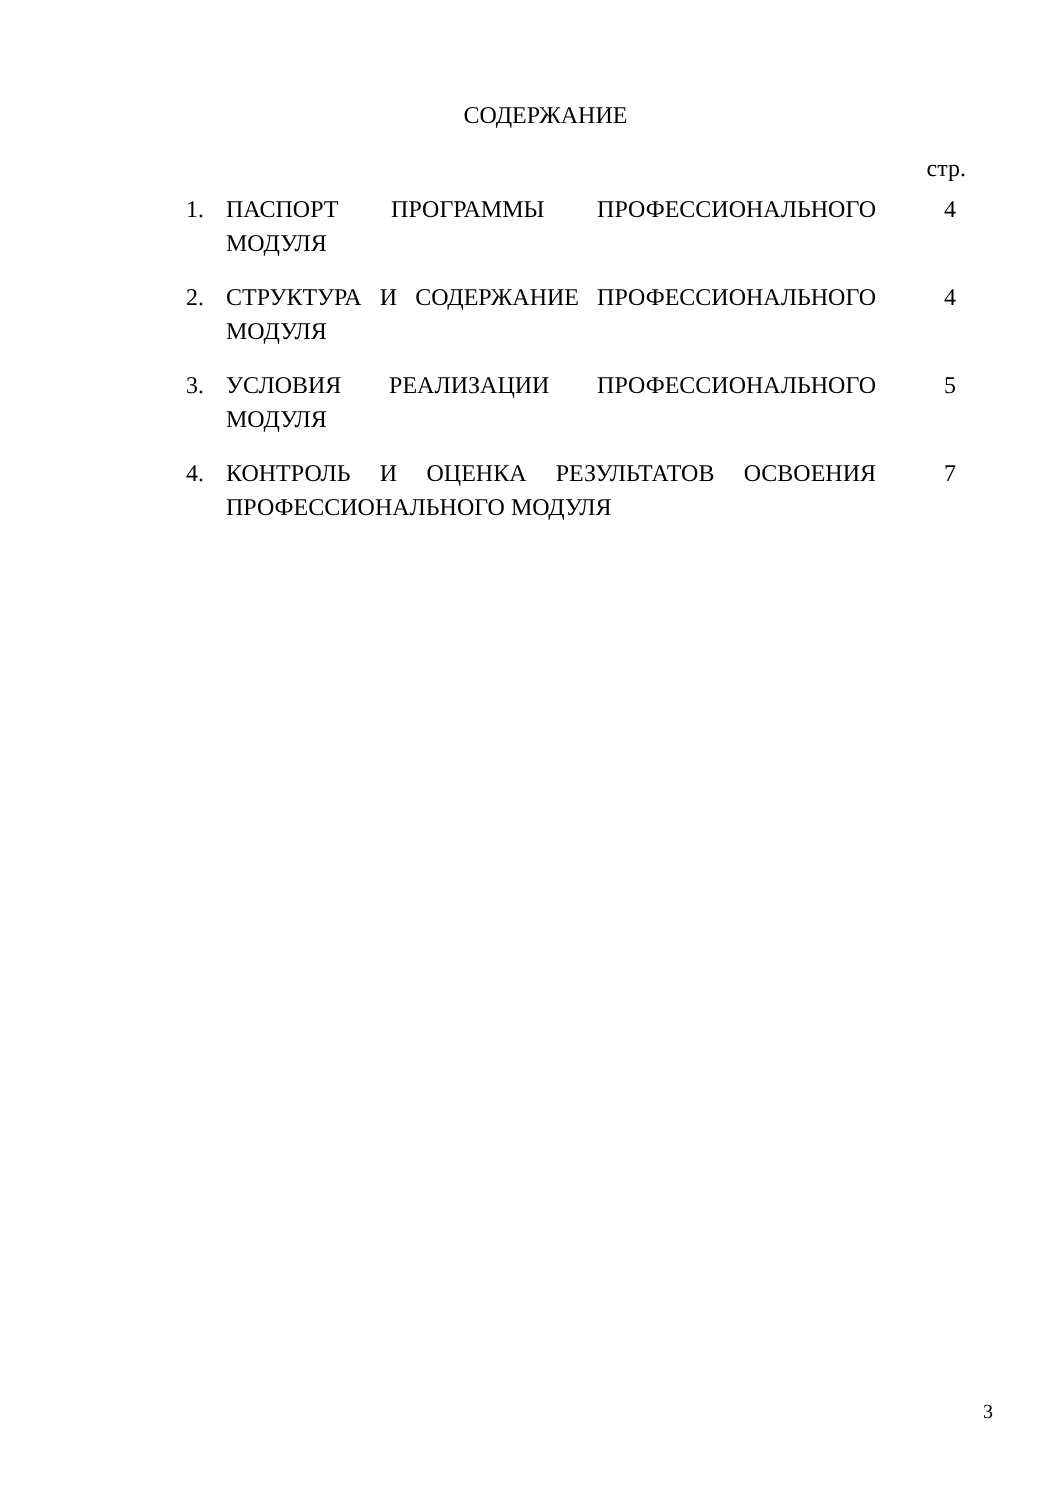СОДЕРЖАНИЕ
стр.
| 1. | ПАСПОРТ ПРОГРАММЫ ПРОФЕССИОНАЛЬНОГО МОДУЛЯ | 4 |
| 2. | СТРУКТУРА И СОДЕРЖАНИЕ ПРОФЕССИОНАЛЬНОГО МОДУЛЯ | 4 |
| 3. | УСЛОВИЯ РЕАЛИЗАЦИИ ПРОФЕССИОНАЛЬНОГО МОДУЛЯ | 5 |
| 4. | КОНТРОЛЬ И ОЦЕНКА РЕЗУЛЬТАТОВ ОСВОЕНИЯ ПРОФЕССИОНАЛЬНОГО МОДУЛЯ | 7 |
3